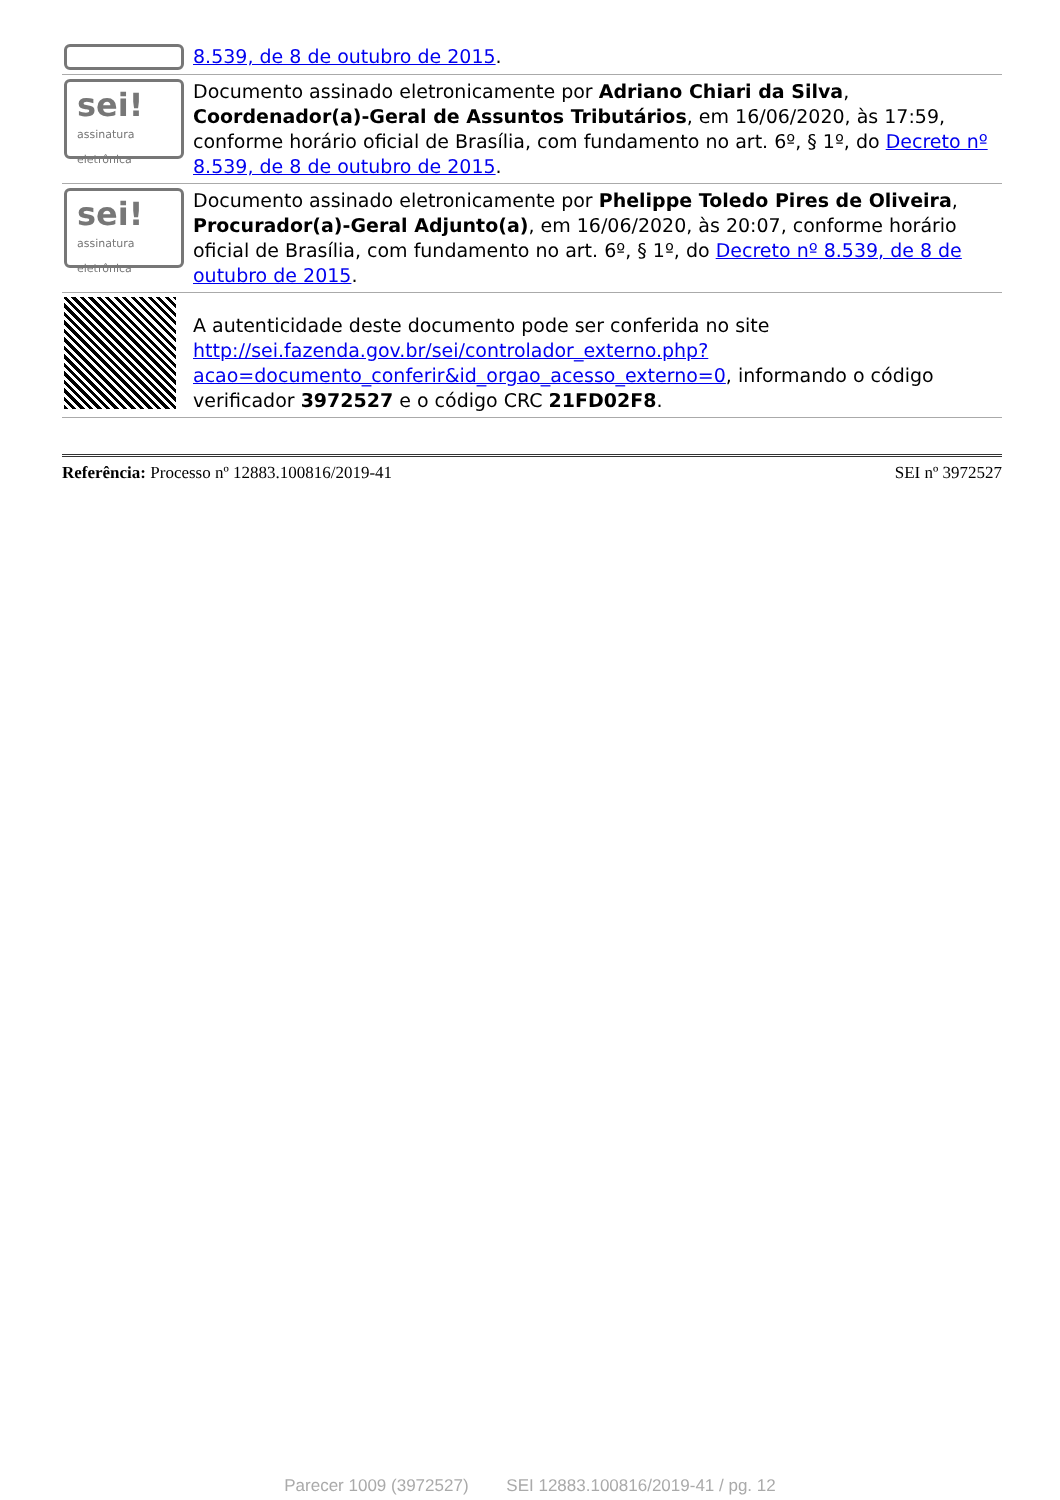| | 8.539, de 8 de outubro de 2015 . |
| sei! assinatura eletrônica | Documento assinado eletronicamente por Adriano Chiari da Silva , Coordenador(a)-Geral de Assuntos Tributários , em 16/06/2020, às 17:59, conforme horário oficial de Brasília, com fundamento no art. 6º, § 1º, do Decreto nº 8.539, de 8 de outubro de 2015 . |
| sei! assinatura eletrônica | Documento assinado eletronicamente por Phelippe Toledo Pires de Oliveira , Procurador(a)-Geral Adjunto(a) , em 16/06/2020, às 20:07, conforme horário oficial de Brasília, com fundamento no art. 6º, § 1º, do Decreto nº 8.539, de 8 de outubro de 2015 . |
| | A autenticidade deste documento pode ser conferida no site http://sei.fazenda.gov.br/sei/controlador_externo.php?acao=documento_conferir&id_orgao_acesso_externo=0 , informando o código verificador 3972527 e o código CRC 21FD02F8 . |
Referência: Processo nº 12883.100816/2019-41 SEI nº 3972527
Parecer 1009 (3972527) SEI 12883.100816/2019-41 / pg. 12